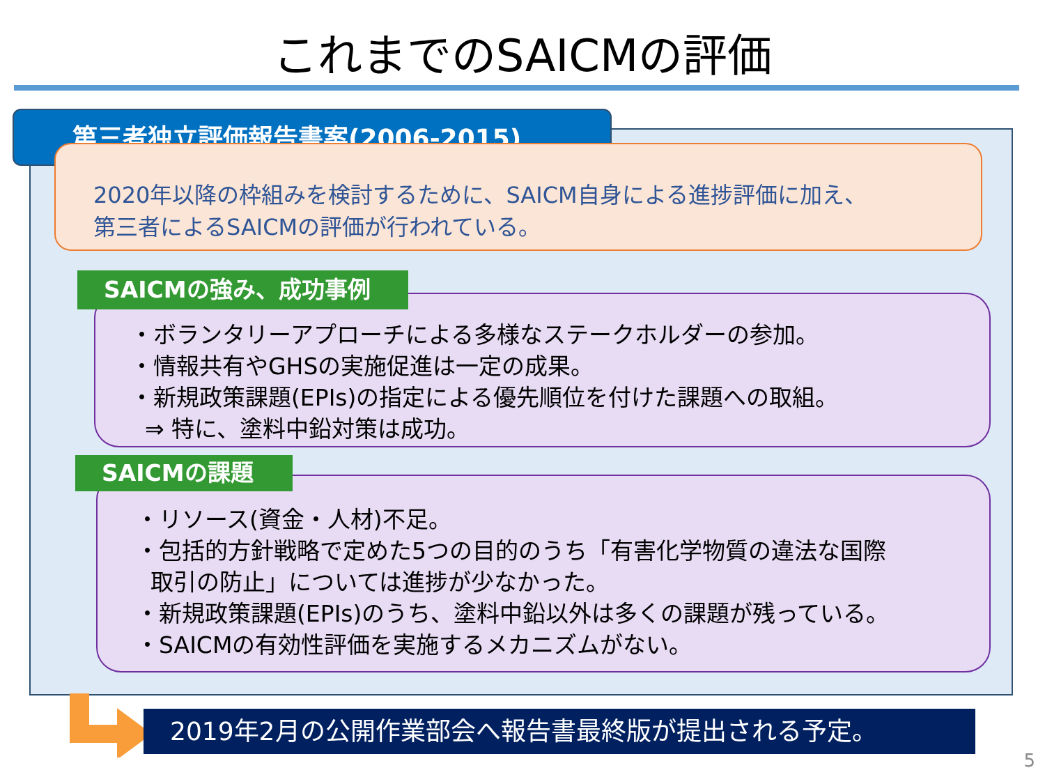これまでのSAICMの評価
第三者独立評価報告書案(2006-2015)
2020年以降の枠組みを検討するために、SAICM自身による進捗評価に加え、
第三者によるSAICMの評価が行われている。
・ボランタリーアプローチによる多様なステークホルダーの参加。
・情報共有やGHSの実施促進は一定の成果。
・新規政策課題(EPIs)の指定による優先順位を付けた課題への取組。
⇒ 特に、塗料中鉛対策は成功。
SAICMの強み、成功事例
・リソース(資金・人材)不足。
・包括的方針戦略で定めた5つの目的のうち「有害化学物質の違法な国際
取引の防止」については進捗が少なかった。
・新規政策課題(EPIs)のうち、塗料中鉛以外は多くの課題が残っている。
・SAICMの有効性評価を実施するメカニズムがない。
SAICMの課題
2019年2月の公開作業部会へ報告書最終版が提出される予定。
5